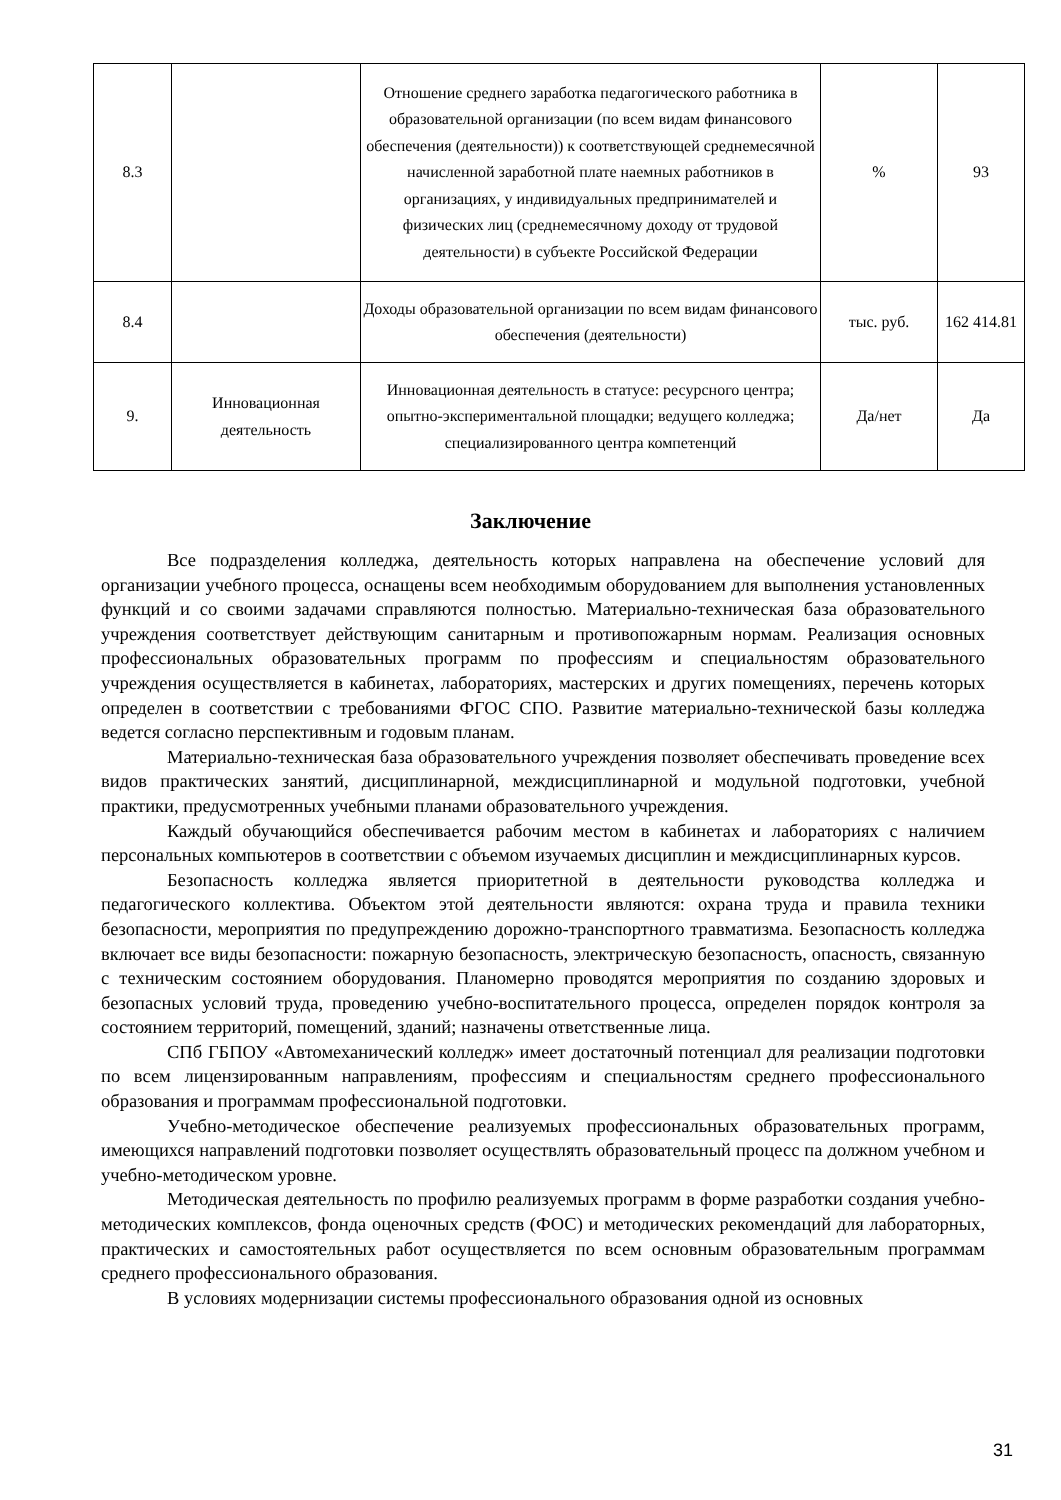| 8.3 | | Отношение среднего заработка педагогического работника в образовательной организации (по всем видам финансового обеспечения (деятельности)) к соответствующей среднемесячной начисленной заработной плате наемных работников в организациях, у индивидуальных предпринимателей и физических лиц (среднемесячному доходу от трудовой деятельности) в субъекте Российской Федерации | % | 93 |
| 8.4 | | Доходы образовательной организации по всем видам финансового обеспечения (деятельности) | тыс. руб. | 162 414.81 |
| 9. | Инновационная деятельность | Инновационная деятельность в статусе: ресурсного центра; опытно-экспериментальной площадки; ведущего колледжа; специализированного центра компетенций | Да/нет | Да |
Заключение
Все подразделения колледжа, деятельность которых направлена на обеспечение условий для организации учебного процесса, оснащены всем необходимым оборудованием для выполнения установленных функций и со своими задачами справляются полностью. Материально-техническая база образовательного учреждения соответствует действующим санитарным и противопожарным нормам. Реализация основных профессиональных образовательных программ по профессиям и специальностям образовательного учреждения осуществляется в кабинетах, лабораториях, мастерских и других помещениях, перечень которых определен в соответствии с требованиями ФГОС СПО. Развитие материально-технической базы колледжа ведется согласно перспективным и годовым планам.
Материально-техническая база образовательного учреждения позволяет обеспечивать проведение всех видов практических занятий, дисциплинарной, междисциплинарной и модульной подготовки, учебной практики, предусмотренных учебными планами образовательного учреждения.
Каждый обучающийся обеспечивается рабочим местом в кабинетах и лабораториях с наличием персональных компьютеров в соответствии с объемом изучаемых дисциплин и междисциплинарных курсов.
Безопасность колледжа является приоритетной в деятельности руководства колледжа и педагогического коллектива. Объектом этой деятельности являются: охрана труда и правила техники безопасности, мероприятия по предупреждению дорожно-транспортного травматизма. Безопасность колледжа включает все виды безопасности: пожарную безопасность, электрическую безопасность, опасность, связанную с техническим состоянием оборудования. Планомерно проводятся мероприятия по созданию здоровых и безопасных условий труда, проведению учебно-воспитательного процесса, определен порядок контроля за состоянием территорий, помещений, зданий; назначены ответственные лица.
СПб ГБПОУ «Автомеханический колледж» имеет достаточный потенциал для реализации подготовки по всем лицензированным направлениям, профессиям и специальностям среднего профессионального образования и программам профессиональной подготовки.
Учебно-методическое обеспечение реализуемых профессиональных образовательных программ, имеющихся направлений подготовки позволяет осуществлять образовательный процесс па должном учебном и учебно-методическом уровне.
Методическая деятельность по профилю реализуемых программ в форме разработки создания учебно-методических комплексов, фонда оценочных средств (ФОС) и методических рекомендаций для лабораторных, практических и самостоятельных работ осуществляется по всем основным образовательным программам среднего профессионального образования.
В условиях модернизации системы профессионального образования одной из основных
31